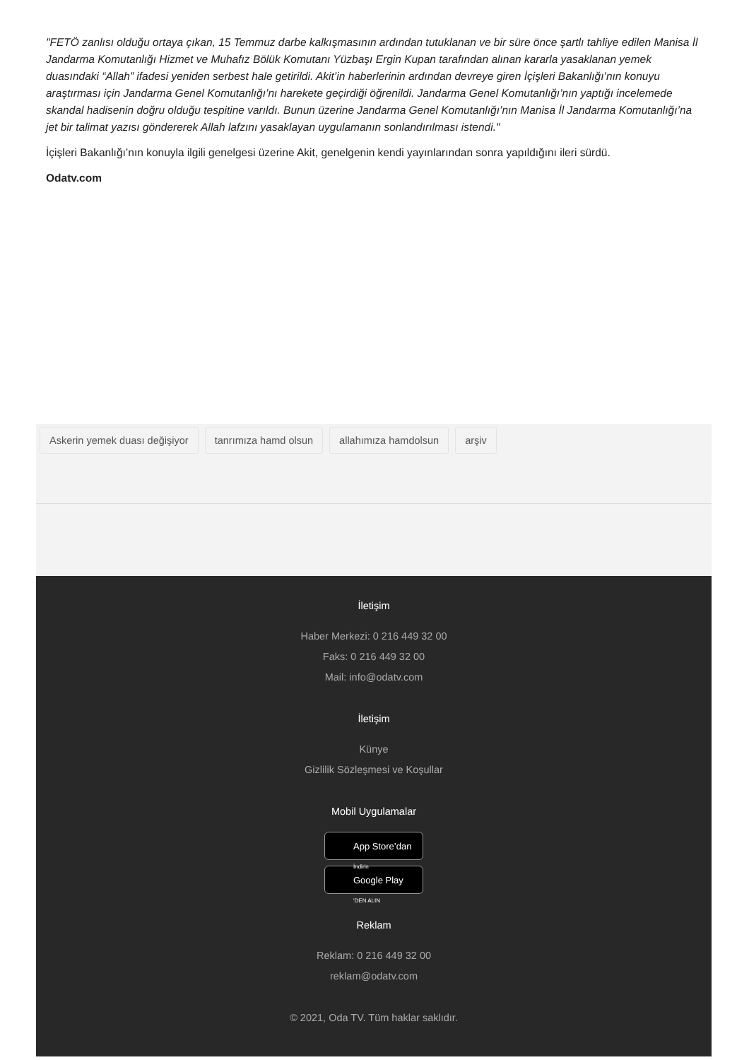"FETÖ zanlısı olduğu ortaya çıkan, 15 Temmuz darbe kalkışmasının ardından tutuklanan ve bir süre önce şartlı tahliye edilen Manisa İl Jandarma Komutanlığı Hizmet ve Muhafız Bölük Komutanı Yüzbaşı Ergin Kupan tarafından alınan kararla yasaklanan yemek duasındaki “Allah” ifadesi yeniden serbest hale getirildi. Akit’in haberlerinin ardından devreye giren İçişleri Bakanlığı’nın konuyu araştırması için Jandarma Genel Komutanlığı’nı harekete geçirdiği öğrenildi. Jandarma Genel Komutanlığı’nın yaptığı incelemede skandal hadisenin doğru olduğu tespitine varıldı. Bunun üzerine Jandarma Genel Komutanlığı’nın Manisa İl Jandarma Komutanlığı’na jet bir talimat yazısı göndererek Allah lafzını yasaklayan uygulamanın sonlandırılması istendi."
İçişleri Bakanlığı’nın konuyla ilgili genelgesi üzerine Akit, genelgenin kendi yayınlarından sonra yapıldığını ileri sürdü.
Odatv.com
Askerin yemek duası değişiyor tanrımıza hamd olsun allahımıza hamdolsun arşiv
İletişim
Haber Merkezi: 0 216 449 32 00
Faks: 0 216 449 32 00
Mail: info@odatv.com
İletişim
Künye
Gizlilik Sözleşmesi ve Koşullar
Mobil Uygulamalar
App Store’dan
İndirin
Google Play
'DEN ALIN
Reklam
Reklam: 0 216 449 32 00
reklam@odatv.com
© 2021, Oda TV. Tüm haklar saklıdır.